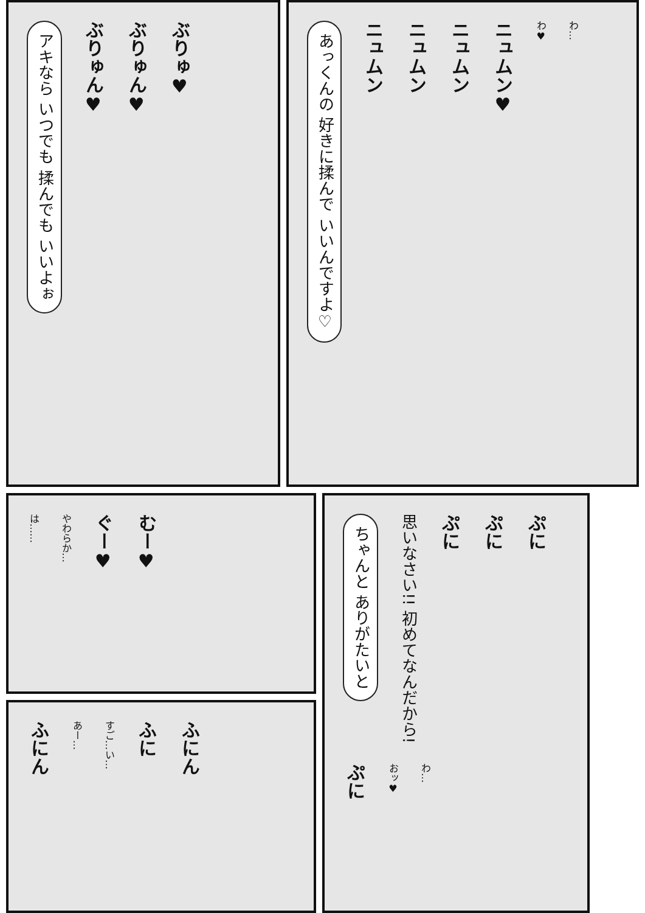アキなら いつでも 揉んでも いいよぉ
ぶりゅん♥
ぶりゅん♥
ぶりゅ♥
あっくんの 好きに揉んで いいんですよ♡
ニュムン
ニュムン
ニュムン
ニュムン♥
わ♥
わ…
は……
やわらか…
ぐー♥
むー♥
ふにん
あー…
すご…い…
ふに
ふにん
ちゃんと ありがたいと
思いなさい!! 初めてなんだから!
ぷに
ぷに
ぷに
ぷに
おッ♥
わ…